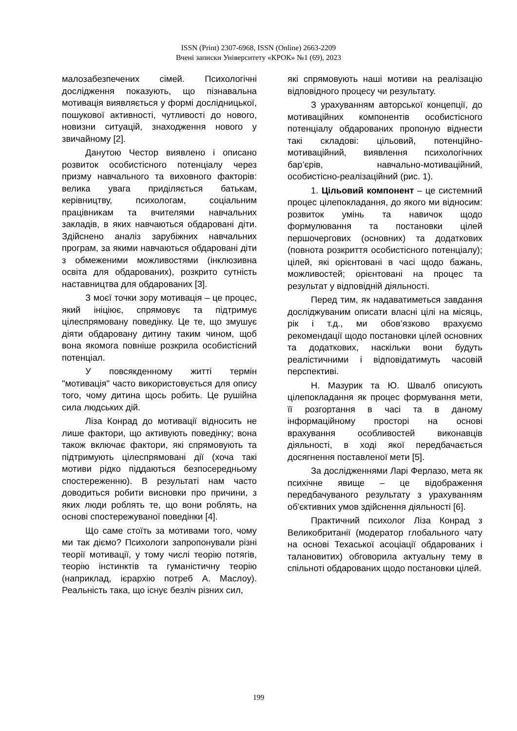ISSN (Print) 2307-6968, ISSN (Online) 2663-2209
Вчені записки Університету «КРОК» №1 (69), 2023
малозабезпечених сімей. Психологічні дослідження показують, що пізнавальна мотивація виявляється у формі дослідницької, пошукової активності, чутливості до нового, новизни ситуацій, знаходження нового у звичайному [2].
Данутою Честор виявлено і описано розвиток особистісного потенціалу через призму навчального та виховного факторів: велика увага приділяється батькам, керівництву, психологам, соціальним працівникам та вчителями навчальних закладів, в яких навчаються обдаровані діти. Здійснено аналіз зарубіжних навчальних програм, за якими навчаються обдаровані діти з обмеженими можливостями (інклюзивна освіта для обдарованих), розкрито сутність наставництва для обдарованих [3].
З моєї точки зору мотивація – це процес, який ініціює, спрямовує та підтримує цілеспрямовану поведінку. Це те, що змушує діяти обдаровану дитину таким чином, щоб вона якомога повніше розкрила особистісний потенціал.
У повсякденному житті термін "мотивація" часто використовується для опису того, чому дитина щось робить. Це рушійна сила людських дій.
Ліза Конрад до мотивації відносить не лише фактори, що активують поведінку; вона також включає фактори, які спрямовують та підтримують цілеспрямовані дії (хоча такі мотиви рідко піддаються безпосередньому спостереженню). В результаті нам часто доводиться робити висновки про причини, з яких люди роблять те, що вони роблять, на основі спостережуваної поведінки [4].
Що саме стоїть за мотивами того, чому ми так діємо? Психологи запропонували різні теорії мотивації, у тому числі теорію потягів, теорію інстинктів та гуманістичну теорію (наприклад, ієрархію потреб А. Маслоу). Реальність така, що існує безліч різних сил,
які спрямовують наші мотиви на реалізацію відповідного процесу чи результату.
З урахуванням авторської концепції, до мотиваційних компонентів особистісного потенціалу обдарованих пропоную віднести такі складові: цільовий, потенційно-мотиваційний, виявлення психологічних бар’єрів, навчально-мотиваційний, особистісно-реалізаційний (рис. 1).
1. Цільовий компонент – це системний процес цілепокладання, до якого ми відносим: розвиток умінь та навичок щодо формулювання та постановки цілей першочергових (основних) та додаткових (повнота розкриття особистісного потенціалу); цілей, які орієнтовані в часі щодо бажань, можливостей; орієнтовані на процес та результат у відповідній діяльності.
Перед тим, як надаватиметься завдання досліджуваним описати власні цілі на місяць, рік і т.д., ми обов’язково врахуємо рекомендації щодо постановки цілей основних та додаткових, наскільки вони будуть реалістичними і відповідатимуть часовій перспективі.
Н. Мазурик та Ю. Швалб описують цілепокладання як процес формування мети, її розгортання в часі та в даному інформаційному просторі на основі врахування особливостей виконавців діяльності, в ході якої передбачається досягнення поставленої мети [5].
За дослідженнями Ларі Ферлазо, мета як психічне явище – це відображення передбачуваного результату з урахуванням об'єктивних умов здійснення діяльності [6].
Практичний психолог Ліза Конрад з Великобританії (модератор глобального чату на основі Техаської асоціації обдарованих і талановитих) обговорила актуальну тему в спільноті обдарованих щодо постановки цілей.
199